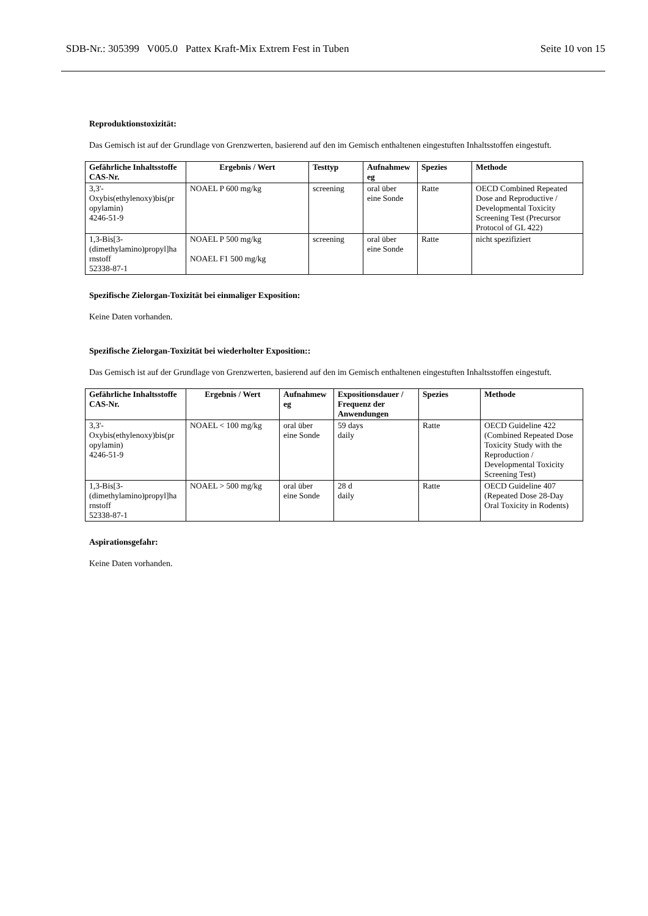SDB-Nr.: 305399 V005.0 Pattex Kraft-Mix Extrem Fest in Tuben Seite 10 von 15
Reproduktionstoxizität:
Das Gemisch ist auf der Grundlage von Grenzwerten, basierend auf den im Gemisch enthaltenen eingestuften Inhaltsstoffen eingestuft.
| Gefährliche Inhaltsstoffe CAS-Nr. | Ergebnis / Wert | Testtyp | Aufnahmew eg | Spezies | Methode |
| --- | --- | --- | --- | --- | --- |
| 3,3'- Oxybis(ethylenoxy)bis(pr opylamin) 4246-51-9 | NOAEL P 600 mg/kg | screening | oral über eine Sonde | Ratte | OECD Combined Repeated Dose and Reproductive / Developmental Toxicity Screening Test (Precursor Protocol of GL 422) |
| 1,3-Bis[3- (dimethylamino)propyl]ha rnstoff 52338-87-1 | NOAEL P 500 mg/kg NOAEL F1 500 mg/kg | screening | oral über eine Sonde | Ratte | nicht spezifiziert |
Spezifische Zielorgan-Toxizität bei einmaliger Exposition:
Keine Daten vorhanden.
Spezifische Zielorgan-Toxizität bei wiederholter Exposition::
Das Gemisch ist auf der Grundlage von Grenzwerten, basierend auf den im Gemisch enthaltenen eingestuften Inhaltsstoffen eingestuft.
| Gefährliche Inhaltsstoffe CAS-Nr. | Ergebnis / Wert | Aufnahmew eg | Expositionsdauer / Frequenz der Anwendungen | Spezies | Methode |
| --- | --- | --- | --- | --- | --- |
| 3,3'- Oxybis(ethylenoxy)bis(pr opylamin) 4246-51-9 | NOAEL < 100 mg/kg | oral über eine Sonde | 59 days daily | Ratte | OECD Guideline 422 (Combined Repeated Dose Toxicity Study with the Reproduction / Developmental Toxicity Screening Test) |
| 1,3-Bis[3- (dimethylamino)propyl]ha rnstoff 52338-87-1 | NOAEL > 500 mg/kg | oral über eine Sonde | 28 d daily | Ratte | OECD Guideline 407 (Repeated Dose 28-Day Oral Toxicity in Rodents) |
Aspirationsgefahr:
Keine Daten vorhanden.